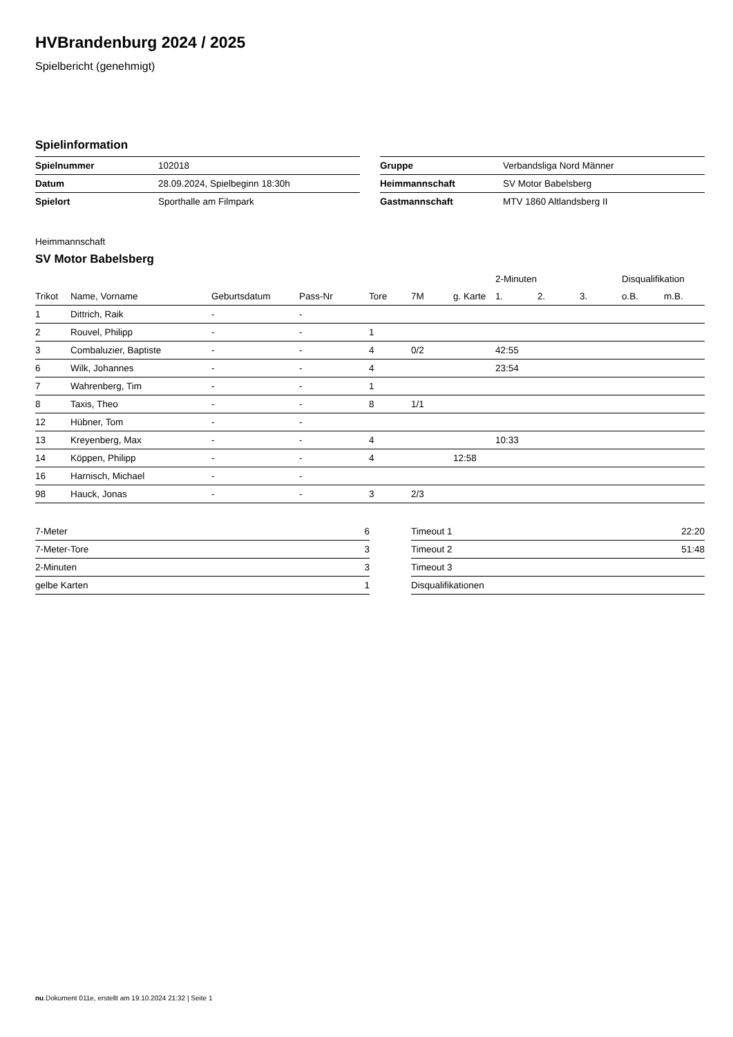HVBrandenburg 2024 / 2025
Spielbericht (genehmigt)
Spielinformation
| Spielnummer | 102018 |
| Datum | 28.09.2024, Spielbeginn 18:30h |
| Spielort | Sporthalle am Filmpark |
| Gruppe | Verbandsliga Nord Männer |
| Heimmannschaft | SV Motor Babelsberg |
| Gastmannschaft | MTV 1860 Altlandsberg II |
Heimmannschaft
SV Motor Babelsberg
| | | | | | | | 2-Minuten | | | Disqualifikation | |
| --- | --- | --- | --- | --- | --- | --- | --- | --- | --- | --- | --- |
| Trikot | Name, Vorname | Geburtsdatum | Pass-Nr | Tore | 7M | g. Karte | 1. | 2. | 3. | o.B. | m.B. |
| 1 | Dittrich, Raik | - | - | | | | | | | | |
| 2 | Rouvel, Philipp | - | - | 1 | | | | | | | |
| 3 | Combaluzier, Baptiste | - | - | 4 | 0/2 | | 42:55 | | | | |
| 6 | Wilk, Johannes | - | - | 4 | | | 23:54 | | | | |
| 7 | Wahrenberg, Tim | - | - | 1 | | | | | | | |
| 8 | Taxis, Theo | - | - | 8 | 1/1 | | | | | | |
| 12 | Hübner, Tom | - | - | | | | | | | | |
| 13 | Kreyenberg, Max | - | - | 4 | | | 10:33 | | | | |
| 14 | Köppen, Philipp | - | - | 4 | | 12:58 | | | | | |
| 16 | Harnisch, Michael | - | - | | | | | | | | |
| 98 | Hauck, Jonas | - | - | 3 | 2/3 | | | | | | |
| 7-Meter | 6 |
| 7-Meter-Tore | 3 |
| 2-Minuten | 3 |
| gelbe Karten | 1 |
| Timeout 1 | 22:20 |
| Timeout 2 | 51:48 |
| Timeout 3 | |
| Disqualifikationen | |
nu.Dokument 011e, erstellt am 19.10.2024 21:32 | Seite 1